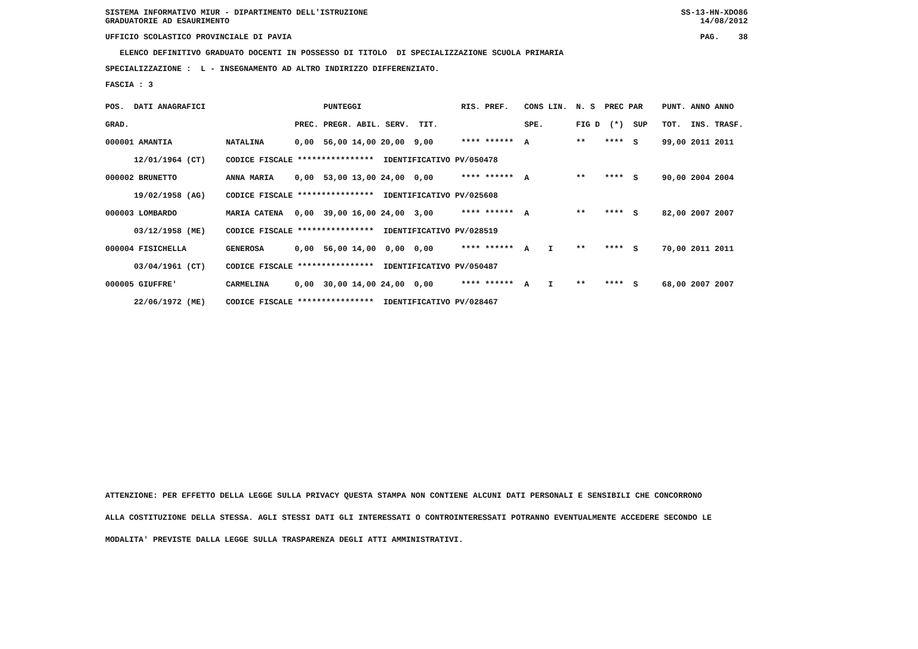SISTEMA INFORMATIVO MIUR - DIPARTIMENTO DELL'ISTRUZIONE
GRADUATORIE AD ESAURIMENTO
SS-13-HN-XDO86
14/08/2012
UFFICIO SCOLASTICO PROVINCIALE DI PAVIA
PAG. 38
ELENCO DEFINITIVO GRADUATO DOCENTI IN POSSESSO DI TITOLO DI SPECIALIZZAZIONE SCUOLA PRIMARIA
SPECIALIZZAZIONE : L - INSEGNAMENTO AD ALTRO INDIRIZZO DIFFERENZIATO.
FASCIA : 3
| POS. DATI ANAGRAFICI | | | PUNTEGGI | RIS. PREF. | CONS LIN. | N. S PREC PAR | PUNT. | ANNO ANNO |
| --- | --- | --- | --- | --- | --- | --- | --- | --- |
| GRAD. | | PREC. | PREGR. ABIL. SERV. TIT. | | SPE. | FIG D (*) SUP | TOT. | INS. TRASF. |
| 000001 AMANTIA | NATALINA | 0,00 | 56,00 14,00 20,00 9,00 | **** ****** | A | ** **** S | 99,00 | 2011 2011 |
| 12/01/1964 (CT) | CODICE FISCALE **************** IDENTIFICATIVO PV/050478 | | | | | | | |
| 000002 BRUNETTO | ANNA MARIA | 0,00 | 53,00 13,00 24,00 0,00 | **** ****** | A | ** **** S | 90,00 | 2004 2004 |
| 19/02/1958 (AG) | CODICE FISCALE **************** IDENTIFICATIVO PV/025608 | | | | | | | |
| 000003 LOMBARDO | MARIA CATENA | 0,00 | 39,00 16,00 24,00 3,00 | **** ****** | A | ** **** S | 82,00 | 2007 2007 |
| 03/12/1958 (ME) | CODICE FISCALE **************** IDENTIFICATIVO PV/028519 | | | | | | | |
| 000004 FISICHELLA | GENEROSA | 0,00 | 56,00 14,00 0,00 0,00 | **** ****** | A I | ** **** S | 70,00 | 2011 2011 |
| 03/04/1961 (CT) | CODICE FISCALE **************** IDENTIFICATIVO PV/050487 | | | | | | | |
| 000005 GIUFFRE' | CARMELINA | 0,00 | 30,00 14,00 24,00 0,00 | **** ****** | A I | ** **** S | 68,00 | 2007 2007 |
| 22/06/1972 (ME) | CODICE FISCALE **************** IDENTIFICATIVO PV/028467 | | | | | | | |
ATTENZIONE: PER EFFETTO DELLA LEGGE SULLA PRIVACY QUESTA STAMPA NON CONTIENE ALCUNI DATI PERSONALI E SENSIBILI CHE CONCORRONO
ALLA COSTITUZIONE DELLA STESSA. AGLI STESSI DATI GLI INTERESSATI O CONTROINTERESSATI POTRANNO EVENTUALMENTE ACCEDERE SECONDO LE
MODALITA' PREVISTE DALLA LEGGE SULLA TRASPARENZA DEGLI ATTI AMMINISTRATIVI.